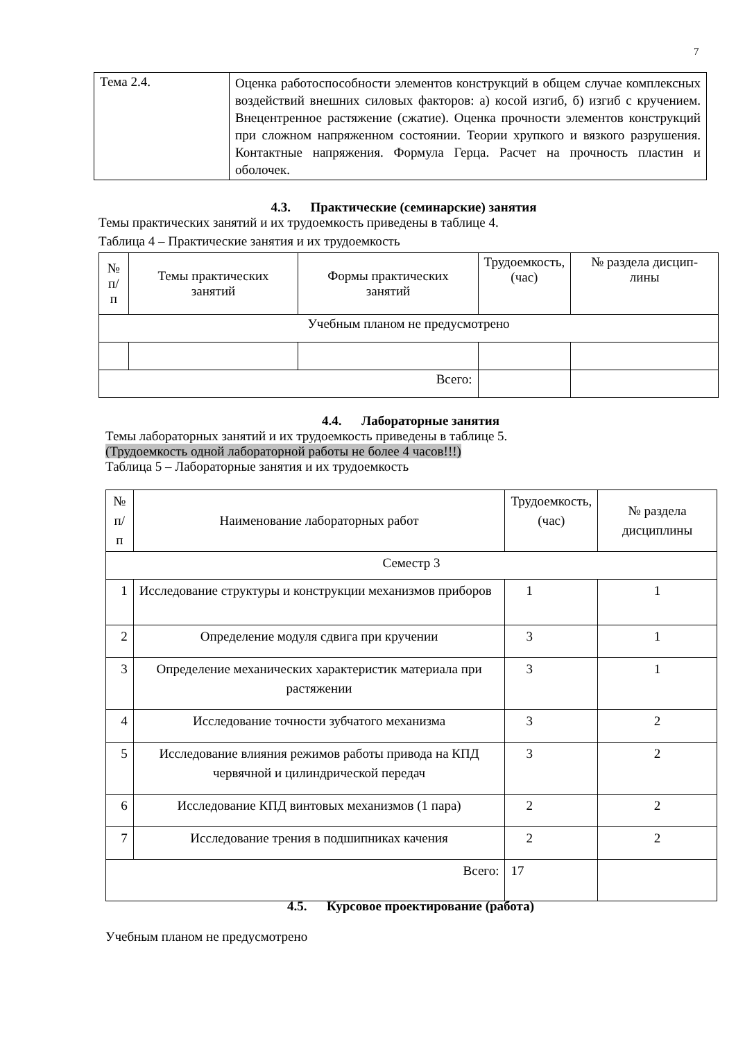7
| Тема 2.4. | Оценка работоспособности элементов конструкций в общем случае комплексных воздействий внешних силовых факторов: а) косой изгиб, б) изгиб с кручением. Внецентренное растяжение (сжатие). Оценка прочности элементов конструкций при сложном напряженном состоянии. Теории хрупкого и вязкого разрушения. Контактные напряжения. Формула Герца. Расчет на прочность пластин и оболочек. |
4.3. Практические (семинарские) занятия
Темы практических занятий и их трудоемкость приведены в таблице 4.
Таблица 4 – Практические занятия и их трудоемкость
| № п/п | Темы практических занятий | Формы практических занятий | Трудоемкость, (час) | № раздела дисцип-лины |
| --- | --- | --- | --- | --- |
| Учебным планом не предусмотрено | | | | |
| Всего: | | | | |
4.4. Лабораторные занятия
Темы лабораторных занятий и их трудоемкость приведены в таблице 5.
(Трудоемкость одной лабораторной работы не более 4 часов!!!)
Таблица 5 – Лабораторные занятия и их трудоемкость
| № п/п | Наименование лабораторных работ | Трудоемкость, (час) | № раздела дисциплины |
| --- | --- | --- | --- |
| Семестр 3 | | | |
| 1 | Исследование структуры и конструкции механизмов приборов | 1 | 1 |
| 2 | Определение модуля сдвига при кручении | 3 | 1 |
| 3 | Определение механических характеристик материала при растяжении | 3 | 1 |
| 4 | Исследование точности зубчатого механизма | 3 | 2 |
| 5 | Исследование влияния режимов работы привода на КПД червячной и цилиндрической передач | 3 | 2 |
| 6 | Исследование КПД винтовых механизмов (1 пара) | 2 | 2 |
| 7 | Исследование трения в подшипниках качения | 2 | 2 |
| Всего: | | 17 | |
4.5. Курсовое проектирование (работа)
Учебным планом не предусмотрено